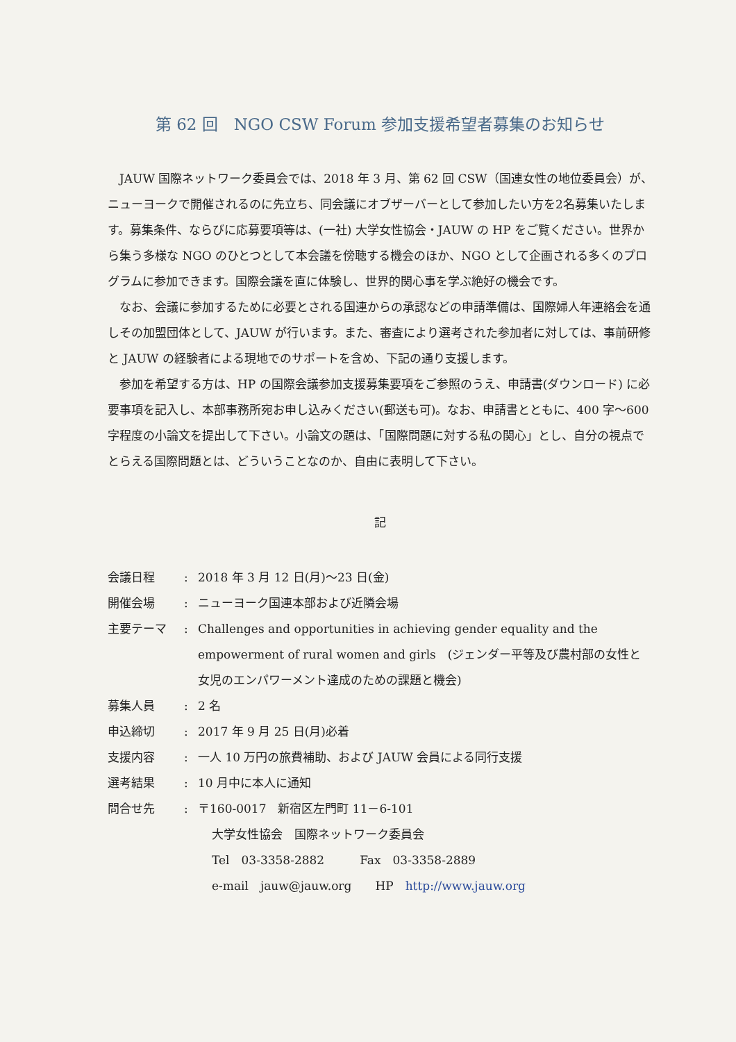第 62 回　NGO CSW Forum 参加支援希望者募集のお知らせ
JAUW 国際ネットワーク委員会では、2018 年 3 月、第 62 回 CSW（国連女性の地位委員会）が、ニューヨークで開催されるのに先立ち、同会議にオブザーバーとして参加したい方を2名募集いたします。募集条件、ならびに応募要項等は、(一社) 大学女性協会・JAUW の HP をご覧ください。世界から集う多様な NGO のひとつとして本会議を傍聴する機会のほか、NGO として企画される多くのプログラムに参加できます。国際会議を直に体験し、世界的関心事を学ぶ絶好の機会です。
なお、会議に参加するために必要とされる国連からの承認などの申請準備は、国際婦人年連絡会を通しその加盟団体として、JAUW が行います。また、審査により選考された参加者に対しては、事前研修と JAUW の経験者による現地でのサポートを含め、下記の通り支援します。
参加を希望する方は、HP の国際会議参加支援募集要項をご参照のうえ、申請書(ダウンロード) に必要事項を記入し、本部事務所宛お申し込みください(郵送も可)。なお、申請書とともに、400 字～600 字程度の小論文を提出して下さい。小論文の題は、「国際問題に対する私の関心」とし、自分の視点でとらえる国際問題とは、どういうことなのか、自由に表明して下さい。
記
| 会議日程 | : | 2018 年 3 月 12 日(月)～23 日(金) |
| 開催会場 | : | ニューヨーク国連本部および近隣会場 |
| 主要テーマ | : | Challenges and opportunities in achieving gender equality and the empowerment of rural women and girls (ジェンダー平等及び農村部の女性と女児のエンパワーメント達成のための課題と機会) |
| 募集人員 | : | 2 名 |
| 申込締切 | : | 2017 年 9 月 25 日(月)必着 |
| 支援内容 | : | 一人 10 万円の旅費補助、および JAUW 会員による同行支援 |
| 選考結果 | : | 10 月中に本人に通知 |
| 問合せ先 | : | 〒160-0017 新宿区左門町 11－6-101 |
大学女性協会　国際ネットワーク委員会
Tel　03-3358-2882　　　Fax　03-3358-2889
e-mail　jauw@jauw.org　　HP　http://www.jauw.org